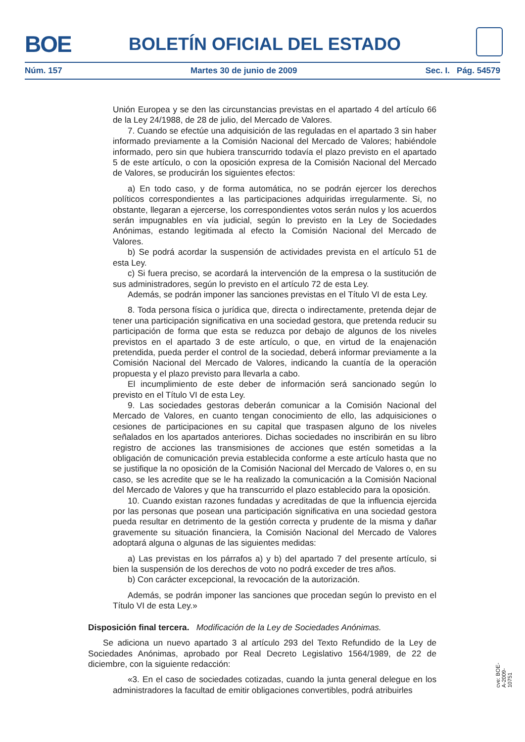BOE BOLETÍN OFICIAL DEL ESTADO
Núm. 157 Martes 30 de junio de 2009 Sec. I. Pág. 54579
Unión Europea y se den las circunstancias previstas en el apartado 4 del artículo 66 de la Ley 24/1988, de 28 de julio, del Mercado de Valores.
7. Cuando se efectúe una adquisición de las reguladas en el apartado 3 sin haber informado previamente a la Comisión Nacional del Mercado de Valores; habiéndole informado, pero sin que hubiera transcurrido todavía el plazo previsto en el apartado 5 de este artículo, o con la oposición expresa de la Comisión Nacional del Mercado de Valores, se producirán los siguientes efectos:
a) En todo caso, y de forma automática, no se podrán ejercer los derechos políticos correspondientes a las participaciones adquiridas irregularmente. Si, no obstante, llegaran a ejercerse, los correspondientes votos serán nulos y los acuerdos serán impugnables en vía judicial, según lo previsto en la Ley de Sociedades Anónimas, estando legitimada al efecto la Comisión Nacional del Mercado de Valores.
b) Se podrá acordar la suspensión de actividades prevista en el artículo 51 de esta Ley.
c) Si fuera preciso, se acordará la intervención de la empresa o la sustitución de sus administradores, según lo previsto en el artículo 72 de esta Ley.
Además, se podrán imponer las sanciones previstas en el Título VI de esta Ley.
8. Toda persona física o jurídica que, directa o indirectamente, pretenda dejar de tener una participación significativa en una sociedad gestora, que pretenda reducir su participación de forma que esta se reduzca por debajo de algunos de los niveles previstos en el apartado 3 de este artículo, o que, en virtud de la enajenación pretendida, pueda perder el control de la sociedad, deberá informar previamente a la Comisión Nacional del Mercado de Valores, indicando la cuantía de la operación propuesta y el plazo previsto para llevarla a cabo.
El incumplimiento de este deber de información será sancionado según lo previsto en el Título VI de esta Ley.
9. Las sociedades gestoras deberán comunicar a la Comisión Nacional del Mercado de Valores, en cuanto tengan conocimiento de ello, las adquisiciones o cesiones de participaciones en su capital que traspasen alguno de los niveles señalados en los apartados anteriores. Dichas sociedades no inscribirán en su libro registro de acciones las transmisiones de acciones que estén sometidas a la obligación de comunicación previa establecida conforme a este artículo hasta que no se justifique la no oposición de la Comisión Nacional del Mercado de Valores o, en su caso, se les acredite que se le ha realizado la comunicación a la Comisión Nacional del Mercado de Valores y que ha transcurrido el plazo establecido para la oposición.
10. Cuando existan razones fundadas y acreditadas de que la influencia ejercida por las personas que posean una participación significativa en una sociedad gestora pueda resultar en detrimento de la gestión correcta y prudente de la misma y dañar gravemente su situación financiera, la Comisión Nacional del Mercado de Valores adoptará alguna o algunas de las siguientes medidas:
a) Las previstas en los párrafos a) y b) del apartado 7 del presente artículo, si bien la suspensión de los derechos de voto no podrá exceder de tres años.
b) Con carácter excepcional, la revocación de la autorización.
Además, se podrán imponer las sanciones que procedan según lo previsto en el Título VI de esta Ley.»
Disposición final tercera. Modificación de la Ley de Sociedades Anónimas.
Se adiciona un nuevo apartado 3 al artículo 293 del Texto Refundido de la Ley de Sociedades Anónimas, aprobado por Real Decreto Legislativo 1564/1989, de 22 de diciembre, con la siguiente redacción:
«3. En el caso de sociedades cotizadas, cuando la junta general delegue en los administradores la facultad de emitir obligaciones convertibles, podrá atribuirles
cve: BOE-A-2009-10751